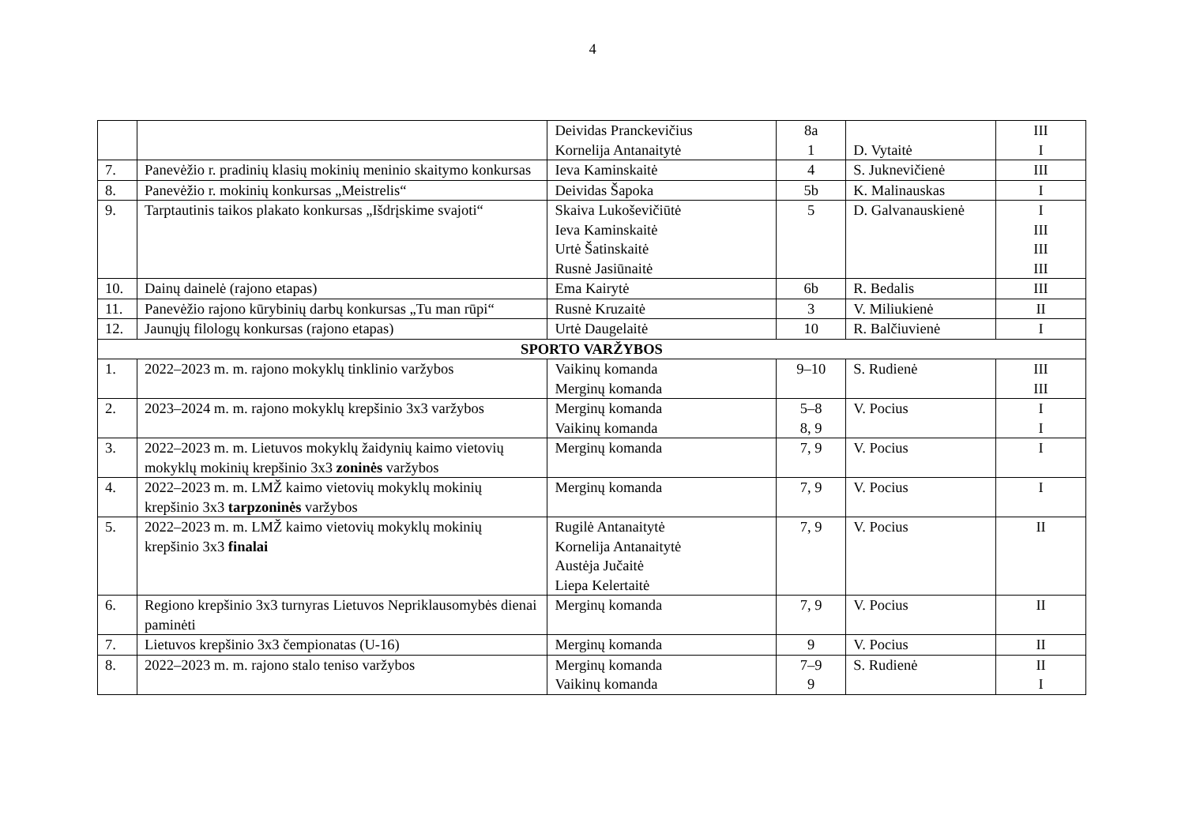4
| | | Deividas Pranckevičius Kornelija Antanaitytė | 8a 1 | D. Vytaitė | III I |
| 7. | Panevėžio r. pradinių klasių mokinių meninio skaitymo konkursas | Ieva Kaminskaitė | 4 | S. Juknevičienė | III |
| 8. | Panevėžio r. mokinių konkursas „Meistrelis“ | Deividas Šapoka | 5b | K. Malinauskas | I |
| 9. | Tarptautinis taikos plakato konkursas „Išdrįskime svajoti“ | Skaiva Lukoševičiūtė Ieva Kaminskaitė Urtė Šatinskaitė Rusnė Jasiūnaitė | 5 | D. Galvanauskienė | I III III III |
| 10. | Dainų dainelė (rajono etapas) | Ema Kairytė | 6b | R. Bedalis | III |
| 11. | Panevėžio rajono kūrybinių darbų konkursas „Tu man rūpi“ | Rusnė Kruzaitė | 3 | V. Miliukienė | II |
| 12. | Jaunųjų filologų konkursas (rajono etapas) | Urtė Daugelaitė | 10 | R. Balčiuvienė | I |
| SPORTO VARŽYBOS | | | | | |
| 1. | 2022–2023 m. m. rajono mokyklų tinklinio varžybos | Vaikinų komanda Merginų komanda | 9–10 | S. Rudienė | III III |
| 2. | 2023–2024 m. m. rajono mokyklų krepšinio 3x3 varžybos | Merginų komanda Vaikinų komanda | 5–8 8, 9 | V. Pocius | I I |
| 3. | 2022–2023 m. m. Lietuvos mokyklų žaidynių kaimo vietovių mokyklų mokinių krepšinio 3x3 zoninės varžybos | Merginų komanda | 7, 9 | V. Pocius | I |
| 4. | 2022–2023 m. m. LMŽ kaimo vietovių mokyklų mokinių krepšinio 3x3 tarpzoninės varžybos | Merginų komanda | 7, 9 | V. Pocius | I |
| 5. | 2022–2023 m. m. LMŽ kaimo vietovių mokyklų mokinių krepšinio 3x3 finalai | Rugilė Antanaitytė Kornelija Antanaitytė Austėja Jučaitė Liepa Kelertaitė | 7, 9 | V. Pocius | II |
| 6. | Regiono krepšinio 3x3 turnyras Lietuvos Nepriklausomybės dienai paminėti | Merginų komanda | 7, 9 | V. Pocius | II |
| 7. | Lietuvos krepšinio 3x3 čempionatas (U-16) | Merginų komanda | 9 | V. Pocius | II |
| 8. | 2022–2023 m. m. rajono stalo teniso varžybos | Merginų komanda Vaikinų komanda | 7–9 9 | S. Rudienė | II I |